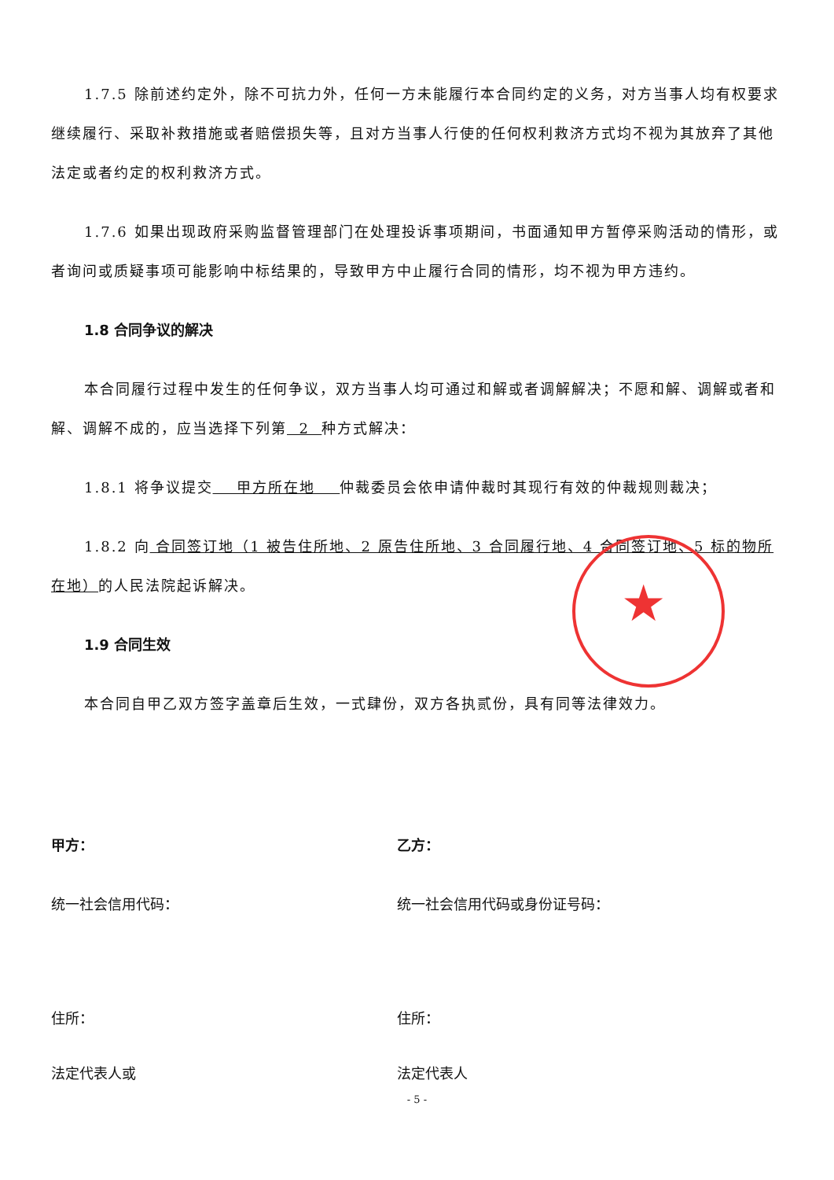★
1.7.5 除前述约定外，除不可抗力外，任何一方未能履行本合同约定的义务，对方当事人均有权要求继续履行、采取补救措施或者赔偿损失等，且对方当事人行使的任何权利救济方式均不视为其放弃了其他法定或者约定的权利救济方式。
1.7.6 如果出现政府采购监督管理部门在处理投诉事项期间，书面通知甲方暂停采购活动的情形，或者询问或质疑事项可能影响中标结果的，导致甲方中止履行合同的情形，均不视为甲方违约。
1.8 合同争议的解决
本合同履行过程中发生的任何争议，双方当事人均可通过和解或者调解解决；不愿和解、调解或者和解、调解不成的，应当选择下列第 2 种方式解决：
1.8.1 将争议提交 甲方所在地 仲裁委员会依申请仲裁时其现行有效的仲裁规则裁决；
1.8.2 向 合同签订地（1 被告住所地、2 原告住所地、3 合同履行地、4 合同签订地、5 标的物所在地）的人民法院起诉解决。
1.9 合同生效
本合同自甲乙双方签字盖章后生效，一式肆份，双方各执贰份，具有同等法律效力。
甲方： 乙方：
统一社会信用代码： 统一社会信用代码或身份证号码：
住所： 住所：
法定代表人或 法定代表人
- 5 -